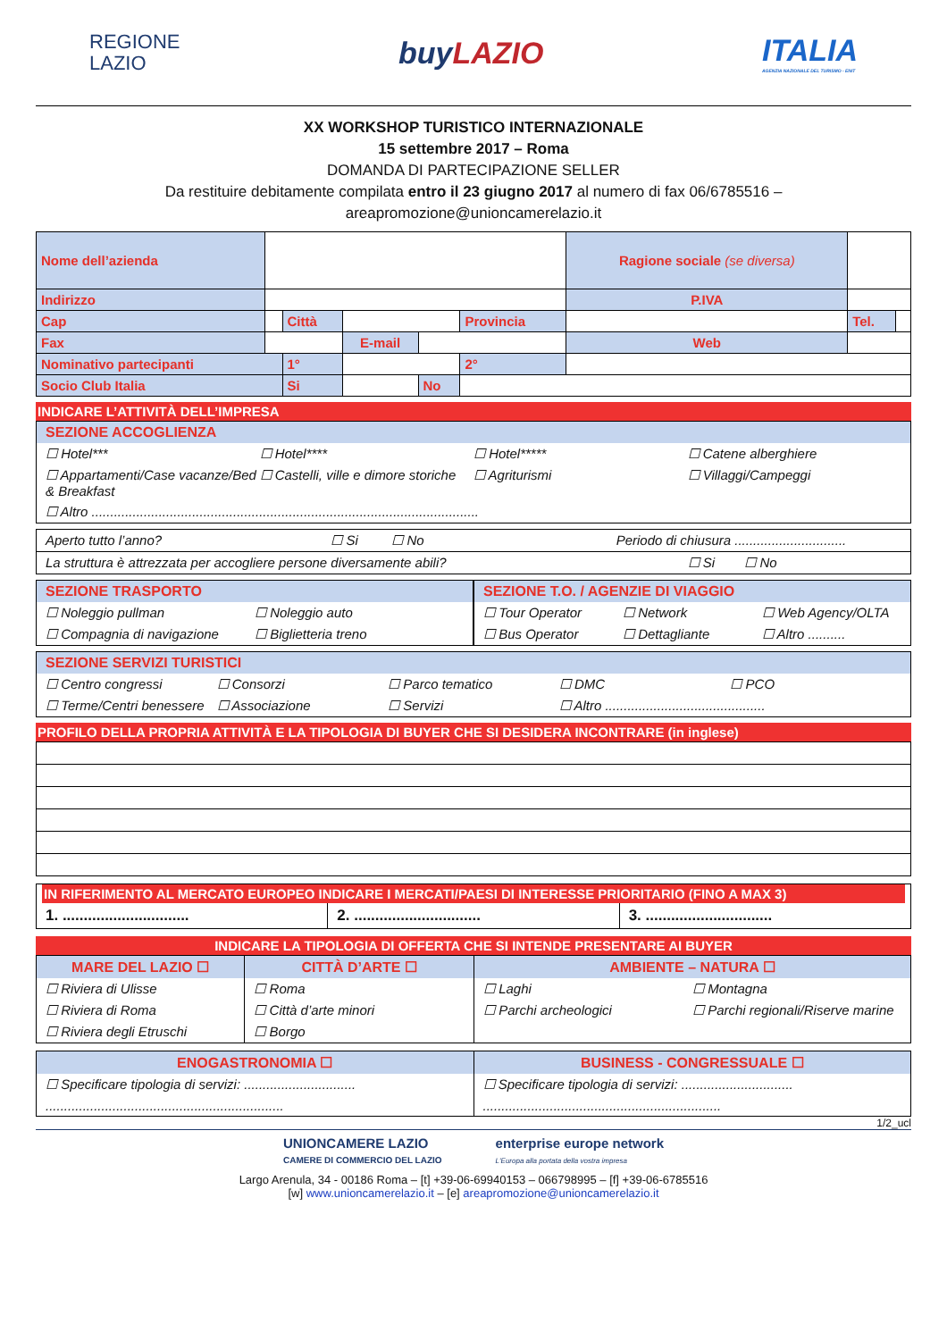REGIONE
LAZIO
buyLAZIO
ITALIA
AGENZIA NAZIONALE DEL TURISMO - ENIT
XX WORKSHOP TURISTICO INTERNAZIONALE
15 settembre 2017 – Roma
DOMANDA DI PARTECIPAZIONE SELLER
Da restituire debitamente compilata entro il 23 giugno 2017 al numero di fax 06/6785516 –
areapromozione@unioncamerelazio.it
| Nome dell’azienda | | | | | | Ragione sociale (se diversa) | | |
| Indirizzo | | | | | | P.IVA | | |
| Cap | | Città | | | Provincia | | Tel. | |
| Fax | | | E-mail | | | Web | | |
| Nominativo partecipanti | | 1° | | | 2° | | | |
| Socio Club Italia | | Si | | No | | | | |
INDICARE L’ATTIVITÀ DELL’IMPRESA
SEZIONE ACCOGLIENZA
☐ Hotel*** ☐ Hotel**** ☐ Hotel***** ☐ Catene alberghiere
☐ Appartamenti/Case vacanze/Bed & Breakfast ☐ Castelli, ville e dimore storiche ☐ Agriturismi ☐ Villaggi/Campeggi
☐ Altro ........................................................................................................
Aperto tutto l’anno? ☐ Si ☐ No Periodo di chiusura ..............................
La struttura è attrezzata per accogliere persone diversamente abili? ☐ Si ☐ No
SEZIONE TRASPORTO
☐ Noleggio pullman ☐ Noleggio auto
☐ Compagnia di navigazione ☐ Biglietteria treno
SEZIONE T.O. / AGENZIE DI VIAGGIO
☐ Tour Operator ☐ Network ☐ Web Agency/OLTA
☐ Bus Operator ☐ Dettagliante ☐ Altro ..........
SEZIONE SERVIZI TURISTICI
☐ Centro congressi ☐ Consorzi ☐ Parco tematico ☐ DMC ☐ PCO
☐ Terme/Centri benessere ☐ Associazione ☐ Servizi ☐ Altro ...........................................
PROFILO DELLA PROPRIA ATTIVITÀ E LA TIPOLOGIA DI BUYER CHE SI DESIDERA INCONTRARE (in inglese)
IN RIFERIMENTO AL MERCATO EUROPEO INDICARE I MERCATI/PAESI DI INTERESSE PRIORITARIO (FINO A MAX 3)
1. .............................. 2. .............................. 3. ..............................
INDICARE LA TIPOLOGIA DI OFFERTA CHE SI INTENDE PRESENTARE AI BUYER
MARE DEL LAZIO ☐
☐ Riviera di Ulisse
☐ Riviera di Roma
☐ Riviera degli Etruschi
CITTÀ D’ARTE ☐
☐ Roma
☐ Città d’arte minori
☐ Borgo
AMBIENTE – NATURA ☐
☐ Laghi ☐ Montagna
☐ Parchi archeologici ☐ Parchi regionali/Riserve marine
ENOGASTRONOMIA ☐
☐ Specificare tipologia di servizi: ..............................
................................................................
BUSINESS - CONGRESSUALE ☐
☐ Specificare tipologia di servizi: ..............................
................................................................
1/2_ucl
UNIONCAMERE LAZIO
CAMERE DI COMMERCIO DEL LAZIO
enterprise europe network
L'Europa alla portata della vostra impresa
Largo Arenula, 34 - 00186 Roma – [t] +39-06-69940153 – 066798995 – [f] +39-06-6785516
[w] www.unioncamerelazio.it – [e] areapromozione@unioncamerelazio.it